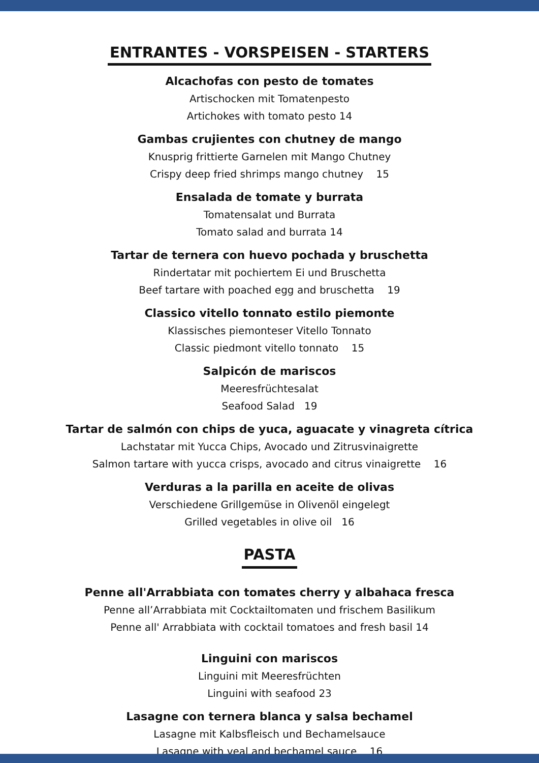ENTRANTES - VORSPEISEN - STARTERS
Alcachofas con pesto de tomates
Artischocken mit Tomatenpesto
Artichokes with tomato pesto 14
Gambas crujientes con chutney de mango
Knusprig frittierte Garnelen mit Mango Chutney
Crispy deep fried shrimps mango chutney 15
Ensalada de tomate y burrata
Tomatensalat und Burrata
Tomato salad and burrata 14
Tartar de ternera con huevo pochada y bruschetta
Rindertatar mit pochiertem Ei und Bruschetta
Beef tartare with poached egg and bruschetta 19
Classico vitello tonnato estilo piemonte
Klassisches piemonteser Vitello Tonnato
Classic piedmont vitello tonnato 15
Salpicón de mariscos
Meeresfrüchtesalat
Seafood Salad 19
Tartar de salmón con chips de yuca, aguacate y vinagreta cítrica
Lachstatar mit Yucca Chips, Avocado und Zitrusvinaigrette
Salmon tartare with yucca crisps, avocado and citrus vinaigrette 16
Verduras a la parilla en aceite de olivas
Verschiedene Grillgemüse in Olivenöl eingelegt
Grilled vegetables in olive oil 16
PASTA
Penne all'Arrabbiata con tomates cherry y albahaca fresca
Penne all’Arrabbiata mit Cocktailtomaten und frischem Basilikum
Penne all' Arrabbiata with cocktail tomatoes and fresh basil 14
Linguini con mariscos
Linguini mit Meeresfrüchten
Linguini with seafood 23
Lasagne con ternera blanca y salsa bechamel
Lasagne mit Kalbsfleisch und Bechamelsauce
Lasagne with veal and bechamel sauce 16